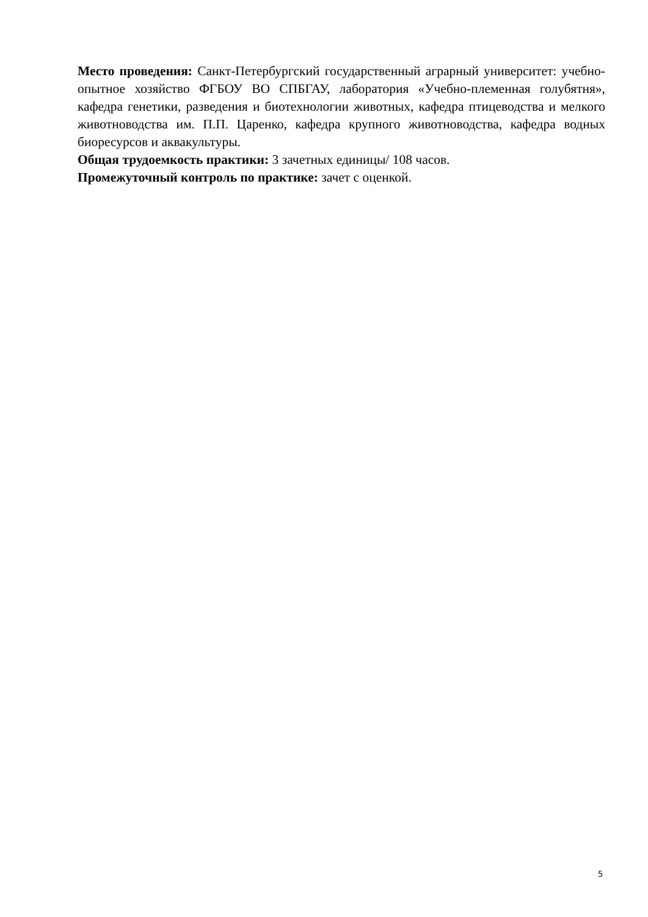Место проведения: Санкт-Петербургский государственный аграрный университет: учебно-опытное хозяйство ФГБОУ ВО СПБГАУ, лаборатория «Учебно-племенная голубятня», кафедра генетики, разведения и биотехнологии животных, кафедра птицеводства и мелкого животноводства им. П.П. Царенко, кафедра крупного животноводства, кафедра водных биоресурсов и аквакультуры.
Общая трудоемкость практики: 3 зачетных единицы/ 108 часов.
Промежуточный контроль по практике: зачет с оценкой.
5